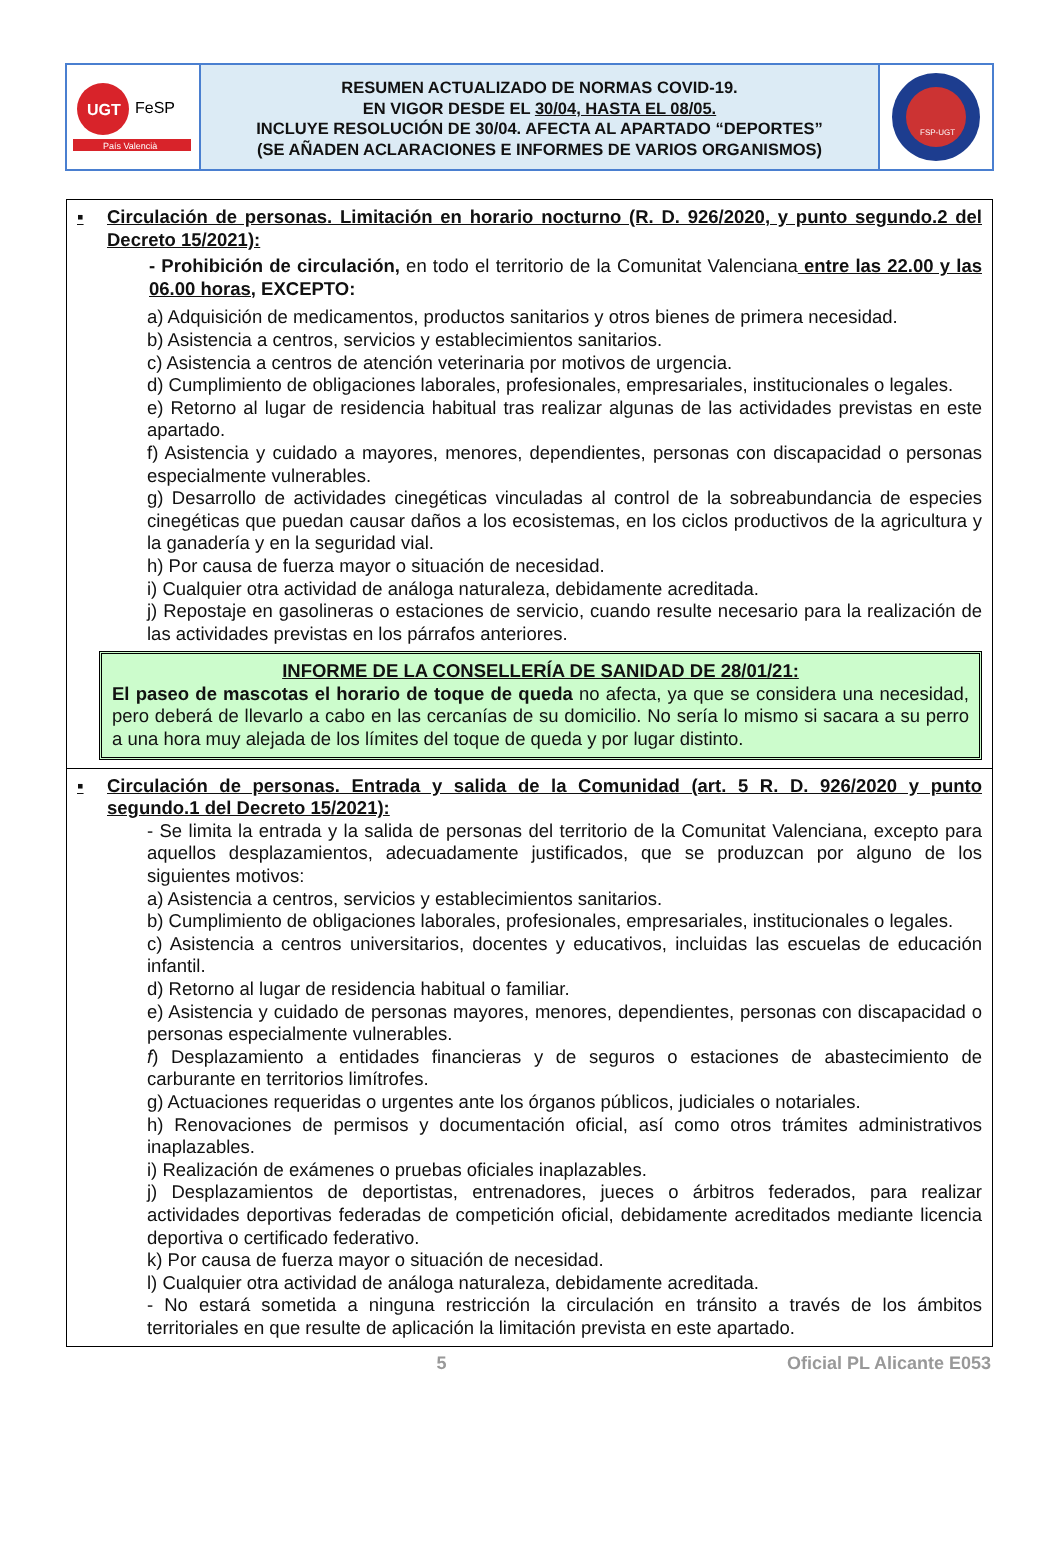UGT
FeSP
País Valencià
RESUMEN ACTUALIZADO DE NORMAS COVID-19.
EN VIGOR DESDE EL 30/04, HASTA EL 08/05.
INCLUYE RESOLUCIÓN DE 30/04. AFECTA AL APARTADO “DEPORTES”
(SE AÑADEN ACLARACIONES E INFORMES DE VARIOS ORGANISMOS)
FSP-UGT
▪ Circulación de personas. Limitación en horario nocturno (R. D. 926/2020, y punto segundo.2 del Decreto 15/2021):
- Prohibición de circulación, en todo el territorio de la Comunitat Valenciana entre las 22.00 y las 06.00 horas, EXCEPTO:
a) Adquisición de medicamentos, productos sanitarios y otros bienes de primera necesidad.
b) Asistencia a centros, servicios y establecimientos sanitarios.
c) Asistencia a centros de atención veterinaria por motivos de urgencia.
d) Cumplimiento de obligaciones laborales, profesionales, empresariales, institucionales o legales.
e) Retorno al lugar de residencia habitual tras realizar algunas de las actividades previstas en este apartado.
f) Asistencia y cuidado a mayores, menores, dependientes, personas con discapacidad o personas especialmente vulnerables.
g) Desarrollo de actividades cinegéticas vinculadas al control de la sobreabundancia de especies cinegéticas que puedan causar daños a los ecosistemas, en los ciclos productivos de la agricultura y la ganadería y en la seguridad vial.
h) Por causa de fuerza mayor o situación de necesidad.
i) Cualquier otra actividad de análoga naturaleza, debidamente acreditada.
j) Repostaje en gasolineras o estaciones de servicio, cuando resulte necesario para la realización de las actividades previstas en los párrafos anteriores.
INFORME DE LA CONSELLERÍA DE SANIDAD DE 28/01/21:
El paseo de mascotas el horario de toque de queda no afecta, ya que se considera una necesidad, pero deberá de llevarlo a cabo en las cercanías de su domicilio. No sería lo mismo si sacara a su perro a una hora muy alejada de los límites del toque de queda y por lugar distinto.
▪ Circulación de personas. Entrada y salida de la Comunidad (art. 5 R. D. 926/2020 y punto segundo.1 del Decreto 15/2021):
- Se limita la entrada y la salida de personas del territorio de la Comunitat Valenciana, excepto para aquellos desplazamientos, adecuadamente justificados, que se produzcan por alguno de los siguientes motivos:
a) Asistencia a centros, servicios y establecimientos sanitarios.
b) Cumplimiento de obligaciones laborales, profesionales, empresariales, institucionales o legales.
c) Asistencia a centros universitarios, docentes y educativos, incluidas las escuelas de educación infantil.
d) Retorno al lugar de residencia habitual o familiar.
e) Asistencia y cuidado de personas mayores, menores, dependientes, personas con discapacidad o personas especialmente vulnerables.
f) Desplazamiento a entidades financieras y de seguros o estaciones de abastecimiento de carburante en territorios limítrofes.
g) Actuaciones requeridas o urgentes ante los órganos públicos, judiciales o notariales.
h) Renovaciones de permisos y documentación oficial, así como otros trámites administrativos inaplazables.
i) Realización de exámenes o pruebas oficiales inaplazables.
j) Desplazamientos de deportistas, entrenadores, jueces o árbitros federados, para realizar actividades deportivas federadas de competición oficial, debidamente acreditados mediante licencia deportiva o certificado federativo.
k) Por causa de fuerza mayor o situación de necesidad.
l) Cualquier otra actividad de análoga naturaleza, debidamente acreditada.
- No estará sometida a ninguna restricción la circulación en tránsito a través de los ámbitos territoriales en que resulte de aplicación la limitación prevista en este apartado.
5 Oficial PL Alicante E053